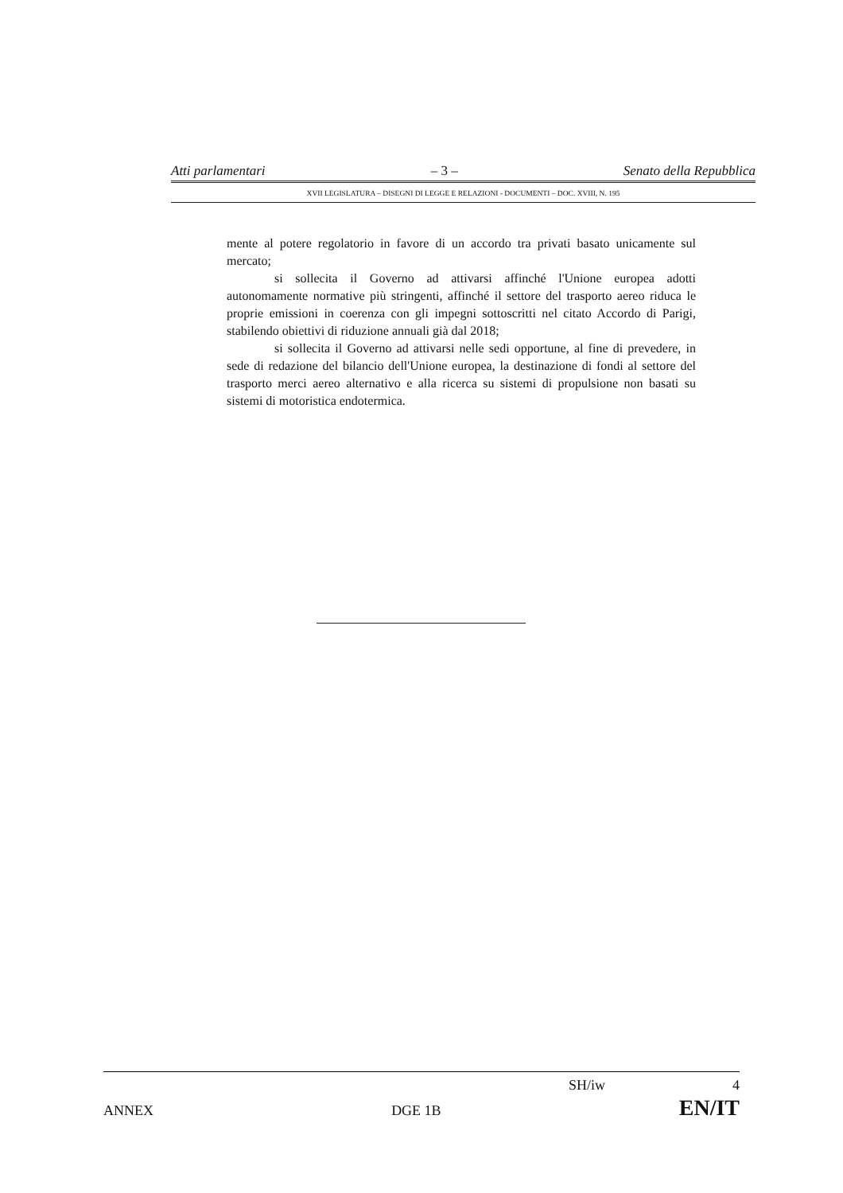Atti parlamentari – 3 – Senato della Repubblica
XVII LEGISLATURA – DISEGNI DI LEGGE E RELAZIONI - DOCUMENTI – DOC. XVIII, N. 195
mente al potere regolatorio in favore di un accordo tra privati basato unicamente sul mercato;
si sollecita il Governo ad attivarsi affinché l'Unione europea adotti autonomamente normative più stringenti, affinché il settore del trasporto aereo riduca le proprie emissioni in coerenza con gli impegni sottoscritti nel citato Accordo di Parigi, stabilendo obiettivi di riduzione annuali già dal 2018;
si sollecita il Governo ad attivarsi nelle sedi opportune, al fine di prevedere, in sede di redazione del bilancio dell'Unione europea, la destinazione di fondi al settore del trasporto merci aereo alternativo e alla ricerca su sistemi di propulsione non basati su sistemi di motoristica endotermica.
SH/iw 4
ANNEX DGE 1B EN/IT